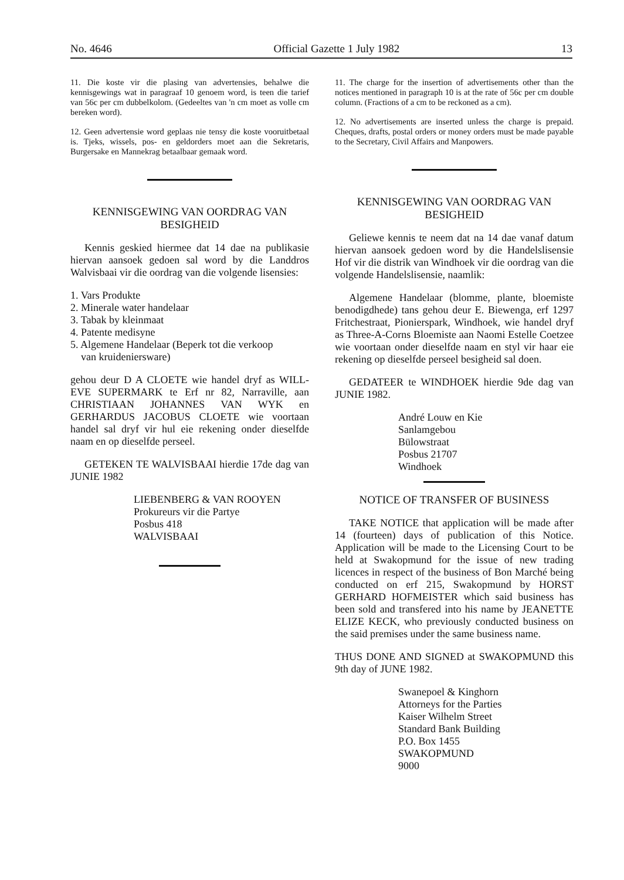No. 4646 Official Gazette 1 July 1982 13
11. Die koste vir die plasing van advertensies, behalwe die kennisgewings wat in paragraaf 10 genoem word, is teen die tarief van 56c per cm dubbelkolom. (Gedeeltes van 'n cm moet as volle cm bereken word).
12. Geen advertensie word geplaas nie tensy die koste vooruitbetaal is. Tjeks, wissels, pos- en geldorders moet aan die Sekretaris, Burgersake en Mannekrag betaalbaar gemaak word.
KENNISGEWING VAN OORDRAG VAN BESIGHEID
Kennis geskied hiermee dat 14 dae na publikasie hiervan aansoek gedoen sal word by die Landdros Walvisbaai vir die oordrag van die volgende lisensies:
1. Vars Produkte
2. Minerale water handelaar
3. Tabak by kleinmaat
4. Patente medisyne
5. Algemene Handelaar (Beperk tot die verkoop
van kruideniersware)
gehou deur D A CLOETE wie handel dryf as WILL-EVE SUPERMARK te Erf nr 82, Narraville, aan CHRISTIAAN JOHANNES VAN WYK en GERHARDUS JACOBUS CLOETE wie voortaan handel sal dryf vir hul eie rekening onder dieselfde naam en op dieselfde perseel.
GETEKEN TE WALVISBAAI hierdie 17de dag van JUNIE 1982
LIEBENBERG & VAN ROOYEN
Prokureurs vir die Partye
Posbus 418
WALVISBAAI
11. The charge for the insertion of advertisements other than the notices mentioned in paragraph 10 is at the rate of 56c per cm double column. (Fractions of a cm to be reckoned as a cm).
12. No advertisements are inserted unless the charge is prepaid. Cheques, drafts, postal orders or money orders must be made payable to the Secretary, Civil Affairs and Manpowers.
KENNISGEWING VAN OORDRAG VAN BESIGHEID
Geliewe kennis te neem dat na 14 dae vanaf datum hiervan aansoek gedoen word by die Handelslisensie Hof vir die distrik van Windhoek vir die oordrag van die volgende Handelslisensie, naamlik:
Algemene Handelaar (blomme, plante, bloemiste benodigdhede) tans gehou deur E. Biewenga, erf 1297 Fritchestraat, Pionierspark, Windhoek, wie handel dryf as Three-A-Corns Bloemiste aan Naomi Estelle Coetzee wie voortaan onder dieselfde naam en styl vir haar eie rekening op dieselfde perseel besigheid sal doen.
GEDATEER te WINDHOEK hierdie 9de dag van JUNIE 1982.
André Louw en Kie
Sanlamgebou
Bülowstraat
Posbus 21707
Windhoek
NOTICE OF TRANSFER OF BUSINESS
TAKE NOTICE that application will be made after 14 (fourteen) days of publication of this Notice. Application will be made to the Licensing Court to be held at Swakopmund for the issue of new trading licences in respect of the business of Bon Marché being conducted on erf 215, Swakopmund by HORST GERHARD HOFMEISTER which said business has been sold and transfered into his name by JEANETTE ELIZE KECK, who previously conducted business on the said premises under the same business name.
THUS DONE AND SIGNED at SWAKOPMUND this 9th day of JUNE 1982.
Swanepoel & Kinghorn
Attorneys for the Parties
Kaiser Wilhelm Street
Standard Bank Building
P.O. Box 1455
SWAKOPMUND
9000